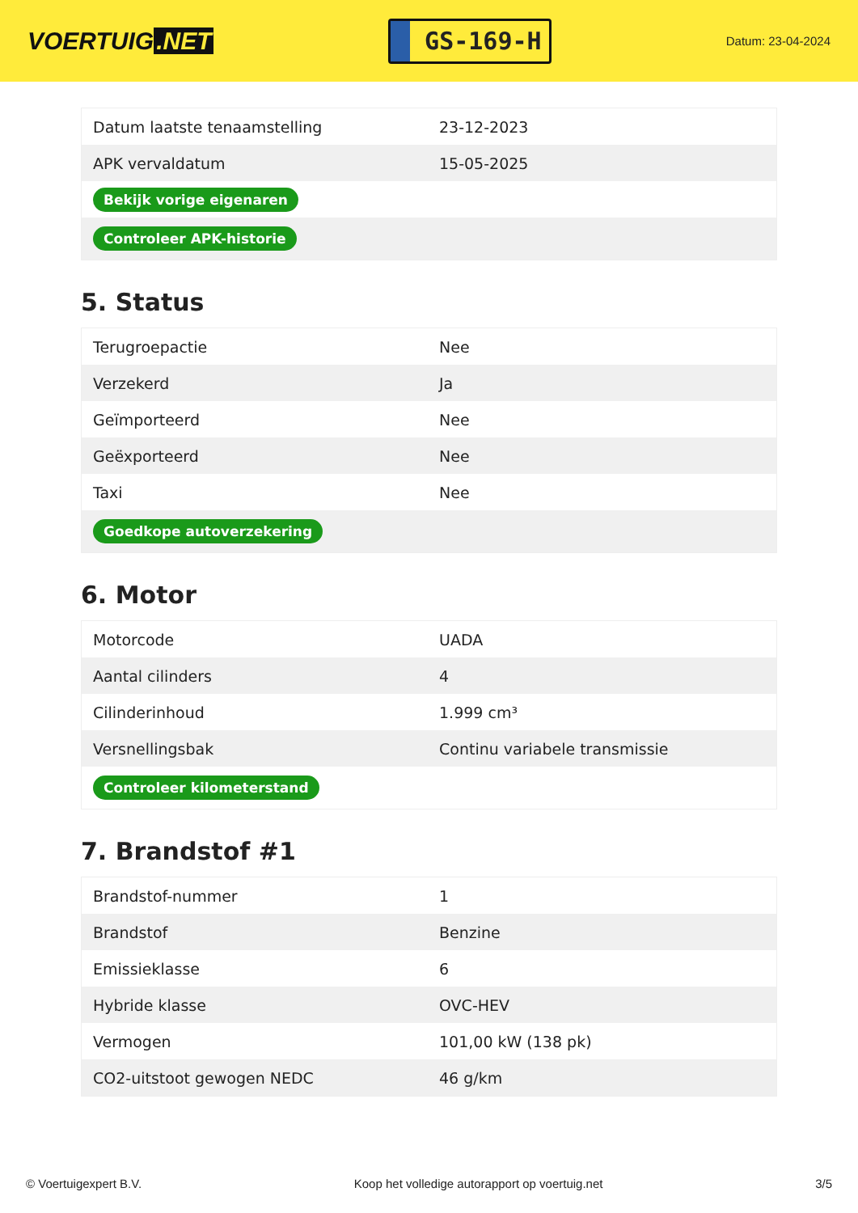VOERTUIG.NET
GS-169-H
Datum: 23-04-2024
| Datum laatste tenaamstelling | 23-12-2023 |
| APK vervaldatum | 15-05-2025 |
| Bekijk vorige eigenaren | |
| Controleer APK-historie | |
5. Status
| Terugroepactie | Nee |
| Verzekerd | Ja |
| Geïmporteerd | Nee |
| Geëxporteerd | Nee |
| Taxi | Nee |
| Goedkope autoverzekering | |
6. Motor
| Motorcode | UADA |
| Aantal cilinders | 4 |
| Cilinderinhoud | 1.999 cm³ |
| Versnellingsbak | Continu variabele transmissie |
| Controleer kilometerstand | |
7. Brandstof #1
| Brandstof-nummer | 1 |
| Brandstof | Benzine |
| Emissieklasse | 6 |
| Hybride klasse | OVC-HEV |
| Vermogen | 101,00 kW (138 pk) |
| CO2-uitstoot gewogen NEDC | 46 g/km |
© Voertuigexpert B.V. Koop het volledige autorapport op voertuig.net 3/5